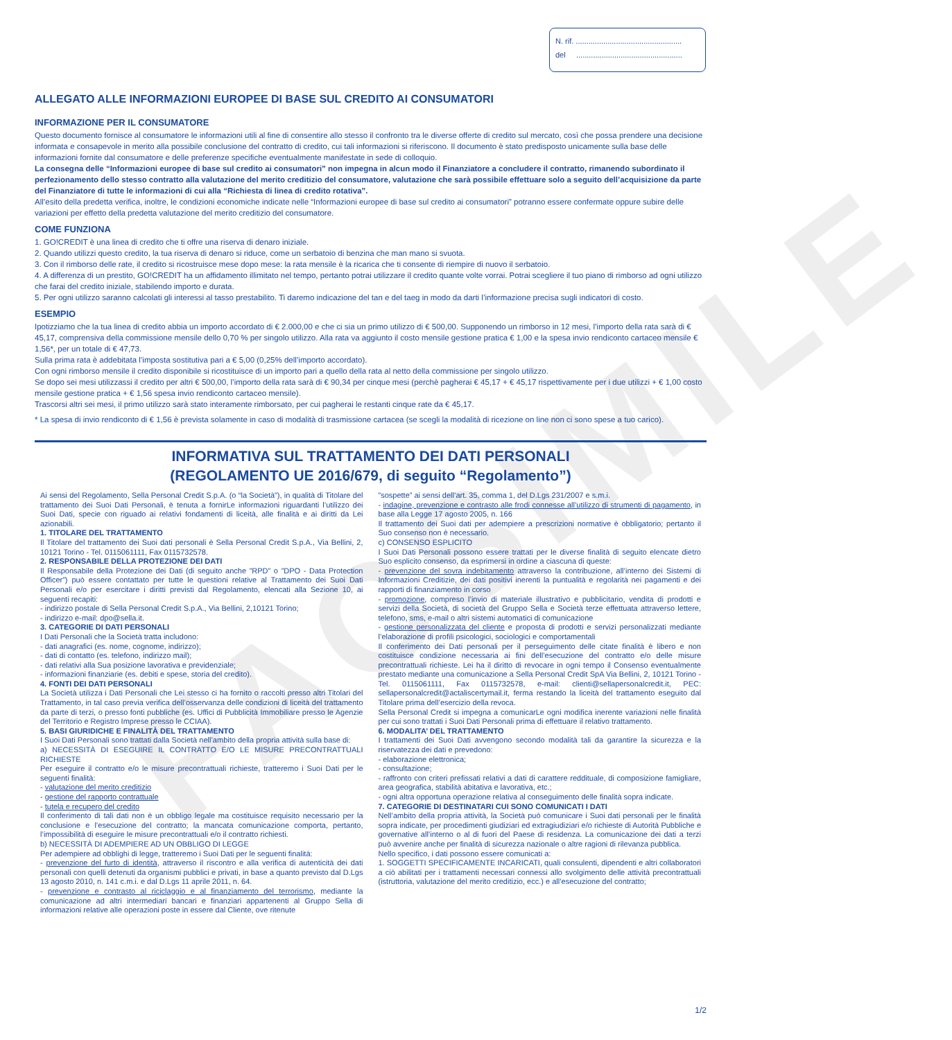FACSIMILE
N. rif. ..................................................
del ..................................................
ALLEGATO ALLE INFORMAZIONI EUROPEE DI BASE SUL CREDITO AI CONSUMATORI
INFORMAZIONE PER IL CONSUMATORE
Questo documento fornisce al consumatore le informazioni utili al fine di consentire allo stesso il confronto tra le diverse offerte di credito sul mercato, così che possa prendere una decisione informata e consapevole in merito alla possibile conclusione del contratto di credito, cui tali informazioni si riferiscono. Il documento è stato predisposto unicamente sulla base delle informazioni fornite dal consumatore e delle preferenze specifiche eventualmente manifestate in sede di colloquio.
La consegna delle “Informazioni europee di base sul credito ai consumatori” non impegna in alcun modo il Finanziatore a concludere il contratto, rimanendo subordinato il perfezionamento dello stesso contratto alla valutazione del merito creditizio del consumatore, valutazione che sarà possibile effettuare solo a seguito dell’acquisizione da parte del Finanziatore di tutte le informazioni di cui alla “Richiesta di linea di credito rotativa”.
All’esito della predetta verifica, inoltre, le condizioni economiche indicate nelle “Informazioni europee di base sul credito ai consumatori” potranno essere confermate oppure subire delle variazioni per effetto della predetta valutazione del merito creditizio del consumatore.
COME FUNZIONA
1. GO!CREDIT è una linea di credito che ti offre una riserva di denaro iniziale.
2. Quando utilizzi questo credito, la tua riserva di denaro si riduce, come un serbatoio di benzina che man mano si svuota.
3. Con il rimborso delle rate, il credito si ricostruisce mese dopo mese: la rata mensile è la ricarica che ti consente di riempire di nuovo il serbatoio.
4. A differenza di un prestito, GO!CREDIT ha un affidamento illimitato nel tempo, pertanto potrai utilizzare il credito quante volte vorrai. Potrai scegliere il tuo piano di rimborso ad ogni utilizzo che farai del credito iniziale, stabilendo importo e durata.
5. Per ogni utilizzo saranno calcolati gli interessi al tasso prestabilito. Ti daremo indicazione del tan e del taeg in modo da darti l’informazione precisa sugli indicatori di costo.
ESEMPIO
Ipotizziamo che la tua linea di credito abbia un importo accordato di € 2.000,00 e che ci sia un primo utilizzo di € 500,00. Supponendo un rimborso in 12 mesi, l’importo della rata sarà di € 45,17, comprensiva della commissione mensile dello 0,70 % per singolo utilizzo. Alla rata va aggiunto il costo mensile gestione pratica € 1,00 e la spesa invio rendiconto cartaceo mensile € 1,56*, per un totale di € 47,73.
Sulla prima rata è addebitata l’imposta sostitutiva pari a € 5,00 (0,25% dell’importo accordato).
Con ogni rimborso mensile il credito disponibile si ricostituisce di un importo pari a quello della rata al netto della commissione per singolo utilizzo.
Se dopo sei mesi utilizzassi il credito per altri € 500,00, l’importo della rata sarà di € 90,34 per cinque mesi (perchè pagherai € 45,17 + € 45,17 rispettivamente per i due utilizzi + € 1,00 costo mensile gestione pratica + € 1,56 spesa invio rendiconto cartaceo mensile).
Trascorsi altri sei mesi, il primo utilizzo sarà stato interamente rimborsato, per cui pagherai le restanti cinque rate da € 45,17.
* La spesa di invio rendiconto di € 1,56 è prevista solamente in caso di modalità di trasmissione cartacea (se scegli la modalità di ricezione on line non ci sono spese a tuo carico).
INFORMATIVA SUL TRATTAMENTO DEI DATI PERSONALI
(REGOLAMENTO UE 2016/679, di seguito “Regolamento”)
Ai sensi del Regolamento, Sella Personal Credit S.p.A. (o “la Società”), in qualità di Titolare del trattamento dei Suoi Dati Personali, è tenuta a fornirLe informazioni riguardanti l’utilizzo dei Suoi Dati, specie con riguado ai relativi fondamenti di liceità, alle finalità e ai diritti da Lei azionabili.
1. TITOLARE DEL TRATTAMENTO
Il Titolare del trattamento dei Suoi dati personali è Sella Personal Credit S.p.A., Via Bellini, 2, 10121 Torino - Tel. 0115061111, Fax 0115732578.
2. RESPONSABILE DELLA PROTEZIONE DEI DATI
Il Responsabile della Protezione dei Dati (di seguito anche ”RPD” o ”DPO - Data Protection Officer”) può essere contattato per tutte le questioni relative al Trattamento dei Suoi Dati Personali e/o per esercitare i diritti previsti dal Regolamento, elencati alla Sezione 10, ai seguenti recapiti:
- indirizzo postale di Sella Personal Credit S.p.A., Via Bellini, 2,10121 Torino;
- indirizzo e-mail: dpo@sella.it.
3. CATEGORIE DI DATI PERSONALI
I Dati Personali che la Società tratta includono:
- dati anagrafici (es. nome, cognome, indirizzo);
- dati di contatto (es. telefono, indirizzo mail);
- dati relativi alla Sua posizione lavorativa e previdenziale;
- informazioni finanziarie (es. debiti e spese, storia del credito).
4. FONTI DEI DATI PERSONALI
La Società utilizza i Dati Personali che Lei stesso ci ha fornito o raccolti presso altri Titolari del Trattamento, in tal caso previa verifica dell’osservanza delle condizioni di liceità del trattamento da parte di terzi, o presso fonti pubbliche (es. Uffici di Pubblicità Immobiliare presso le Agenzie del Territorio e Registro Imprese presso le CCIAA).
5. BASI GIURIDICHE E FINALITÀ DEL TRATTAMENTO
I Suoi Dati Personali sono trattati dalla Società nell’ambito della propria attività sulla base di:
a) NECESSITÀ DI ESEGUIRE IL CONTRATTO E/O LE MISURE PRECONTRATTUALI RICHIESTE
Per eseguire il contratto e/o le misure precontrattuali richieste, tratteremo i Suoi Dati per le seguenti finalità:
- valutazione del merito creditizio
- gestione del rapporto contrattuale
- tutela e recupero del credito
Il conferimento di tali dati non è un obbligo legale ma costituisce requisito necessario per la conclusione e l’esecuzione del contratto; la mancata comunicazione comporta, pertanto, l’impossibilità di eseguire le misure precontrattuali e/o il contratto richiesti.
b) NECESSITÀ DI ADEMPIERE AD UN OBBLIGO DI LEGGE
Per adempiere ad obblighi di legge, tratteremo i Suoi Dati per le seguenti finalità:
- prevenzione del furto di identità, attraverso il riscontro e alla verifica di autenticità dei dati personali con quelli detenuti da organismi pubblici e privati, in base a quanto previsto dal D.Lgs 13 agosto 2010, n. 141 c.m.i. e dal D.Lgs 11 aprile 2011, n. 64.
- prevenzione e contrasto al riciclaggio e al finanziamento del terrorismo, mediante la comunicazione ad altri intermediari bancari e finanziari appartenenti al Gruppo Sella di informazioni relative alle operazioni poste in essere dal Cliente, ove ritenute
”sospette” ai sensi dell’art. 35, comma 1, del D.Lgs 231/2007 e s.m.i.
- indagine, prevenzione e contrasto alle frodi connesse all’utilizzo di strumenti di pagamento, in base alla Legge 17 agosto 2005, n. 166
Il trattamento dei Suoi dati per adempiere a prescrizioni normative è obbligatorio; pertanto il Suo consenso non è necessario.
c) CONSENSO ESPLICITO
I Suoi Dati Personali possono essere trattati per le diverse finalità di seguito elencate dietro Suo esplicito consenso, da esprimersi in ordine a ciascuna di queste:
- prevenzione del sovra indebitamento attraverso la contribuzione, all’interno dei Sistemi di Informazioni Creditizie, dei dati positivi inerenti la puntualità e regolarità nei pagamenti e dei rapporti di finanziamento in corso
- promozione, compreso l’invio di materiale illustrativo e pubblicitario, vendita di prodotti e servizi della Società, di società del Gruppo Sella e Società terze effettuata attraverso lettere, telefono, sms, e-mail o altri sistemi automatici di comunicazione
- gestione personalizzata del cliente e proposta di prodotti e servizi personalizzati mediante l’elaborazione di profili psicologici, sociologici e comportamentali
Il conferimento dei Dati personali per il perseguimento delle citate finalità è libero e non costituisce condizione necessaria ai fini dell’esecuzione del contratto e/o delle misure precontrattuali richieste. Lei ha il diritto di revocare in ogni tempo il Consenso eventualmente prestato mediante una comunicazione a Sella Personal Credit SpA Via Bellini, 2, 10121 Torino - Tel. 0115061111, Fax 0115732578, e-mail: clienti@sellapersonalcredit.it, PEC: sellapersonalcredit@actaliscertymail.it, ferma restando la liceità del trattamento eseguito dal Titolare prima dell’esercizio della revoca.
Sella Personal Credit si impegna a comunicarLe ogni modifica inerente variazioni nelle finalità per cui sono trattati i Suoi Dati Personali prima di effettuare il relativo trattamento.
6. MODALITA’ DEL TRATTAMENTO
I trattamenti dei Suoi Dati avvengono secondo modalità tali da garantire la sicurezza e la riservatezza dei dati e prevedono:
- elaborazione elettronica;
- consultazione;
- raffronto con criteri prefissati relativi a dati di carattere reddituale, di composizione famigliare, area geografica, stabilità abitativa e lavorativa, etc.;
- ogni altra opportuna operazione relativa al conseguimento delle finalità sopra indicate.
7. CATEGORIE DI DESTINATARI CUI SONO COMUNICATI I DATI
Nell’ambito della propria attività, la Società può comunicare i Suoi dati personali per le finalità sopra indicate, per procedimenti giudiziari ed extragiudiziari e/o richieste di Autorità Pubbliche e governative all’interno o al di fuori del Paese di residenza. La comunicazione dei dati a terzi può avvenire anche per finalità di sicurezza nazionale o altre ragioni di rilevanza pubblica.
Nello specifico, i dati possono essere comunicati a:
1. SOGGETTI SPECIFICAMENTE INCARICATI, quali consulenti, dipendenti e altri collaboratori a ciò abilitati per i trattamenti necessari connessi allo svolgimento delle attività precontrattuali (istruttoria, valutazione del merito creditizio, ecc.) e all’esecuzione del contratto;
1/2